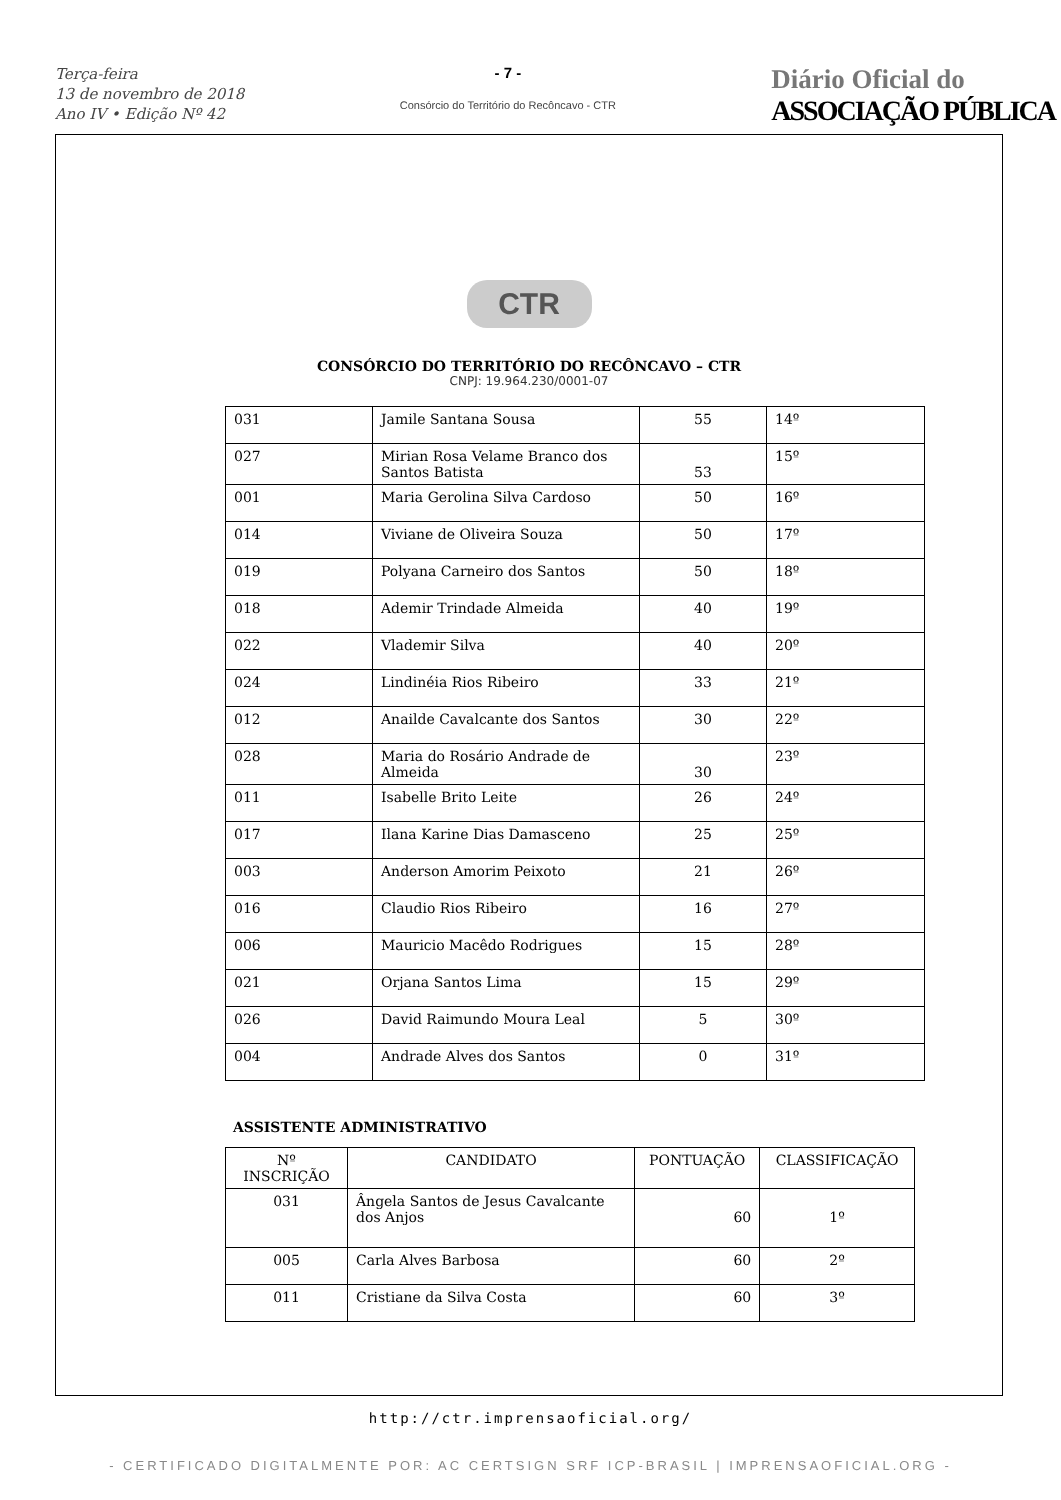Terça-feira
13 de novembro de 2018
Ano IV • Edição Nº 42
- 7 -
Consórcio do Território do Recôncavo - CTR
Diário Oficial do
ASSOCIAÇÃO PÚBLICA
CTR
CONSÓRCIO DO TERRITÓRIO DO RECÔNCAVO – CTR
CNPJ: 19.964.230/0001-07
| 031 | Jamile Santana Sousa | 55 | 14º |
| 027 | Mirian Rosa Velame Branco dos Santos Batista | 53 | 15º |
| 001 | Maria Gerolina Silva Cardoso | 50 | 16º |
| 014 | Viviane de Oliveira Souza | 50 | 17º |
| 019 | Polyana Carneiro dos Santos | 50 | 18º |
| 018 | Ademir Trindade Almeida | 40 | 19º |
| 022 | Vlademir Silva | 40 | 20º |
| 024 | Lindinéia Rios Ribeiro | 33 | 21º |
| 012 | Anailde Cavalcante dos Santos | 30 | 22º |
| 028 | Maria do Rosário Andrade de Almeida | 30 | 23º |
| 011 | Isabelle Brito Leite | 26 | 24º |
| 017 | Ilana Karine Dias Damasceno | 25 | 25º |
| 003 | Anderson Amorim Peixoto | 21 | 26º |
| 016 | Claudio Rios Ribeiro | 16 | 27º |
| 006 | Mauricio Macêdo Rodrigues | 15 | 28º |
| 021 | Orjana Santos Lima | 15 | 29º |
| 026 | David Raimundo Moura Leal | 5 | 30º |
| 004 | Andrade Alves dos Santos | 0 | 31º |
ASSISTENTE ADMINISTRATIVO
| Nº INSCRIÇÃO | CANDIDATO | PONTUAÇÃO | CLASSIFICAÇÃO |
| --- | --- | --- | --- |
| 031 | Ângela Santos de Jesus Cavalcante dos Anjos | 60 | 1º |
| 005 | Carla Alves Barbosa | 60 | 2º |
| 011 | Cristiane da Silva Costa | 60 | 3º |
http://ctr.imprensaoficial.org/
- CERTIFICADO DIGITALMENTE POR: AC CERTSIGN SRF ICP-BRASIL | IMPRENSAOFICIAL.ORG -